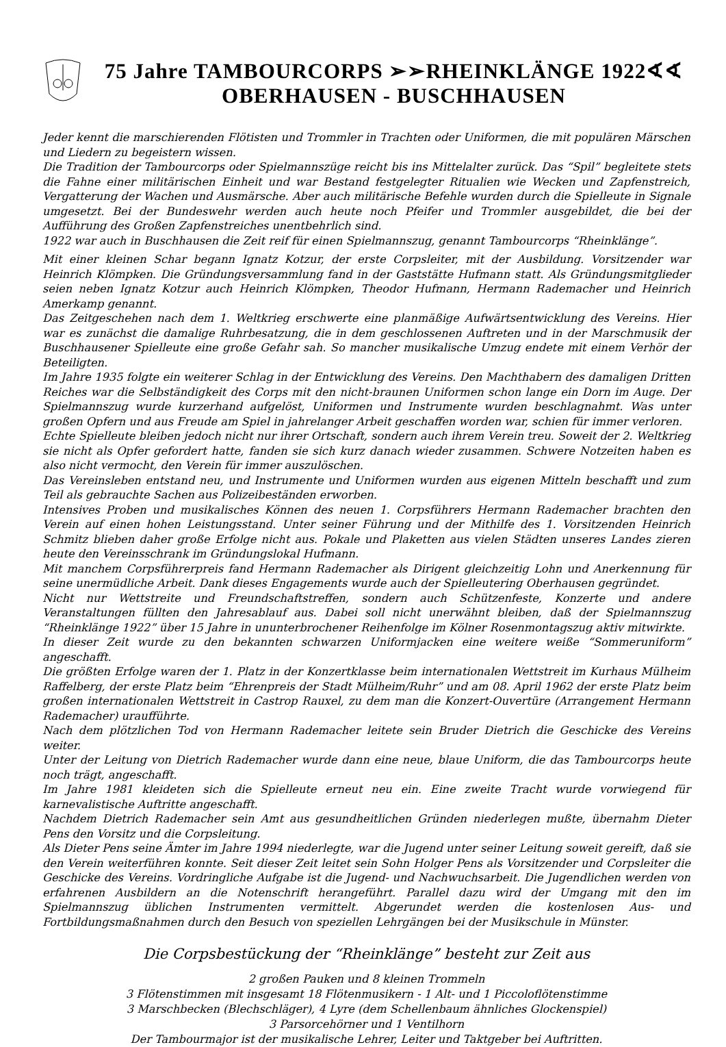75 Jahre TAMBOURCORPS ➢➢RHEINKLÄNGE 1922∢∢
OBERHAUSEN - BUSCHHAUSEN
Jeder kennt die marschierenden Flötisten und Trommler in Trachten oder Uniformen, die mit populären Märschen und Liedern zu begeistern wissen.
Die Tradition der Tambourcorps oder Spielmannszüge reicht bis ins Mittelalter zurück. Das “Spil” begleitete stets die Fahne einer militärischen Einheit und war Bestand festgelegter Ritualien wie Wecken und Zapfenstreich, Vergatterung der Wachen und Ausmärsche. Aber auch militärische Befehle wurden durch die Spielleute in Signale umgesetzt. Bei der Bundeswehr werden auch heute noch Pfeifer und Trommler ausgebildet, die bei der Aufführung des Großen Zapfenstreiches unentbehrlich sind.
1922 war auch in Buschhausen die Zeit reif für einen Spielmannszug, genannt Tambourcorps “Rheinklänge”.
Mit einer kleinen Schar begann Ignatz Kotzur, der erste Corpsleiter, mit der Ausbildung. Vorsitzender war Heinrich Klömpken. Die Gründungsversammlung fand in der Gaststätte Hufmann statt. Als Gründungsmitglieder seien neben Ignatz Kotzur auch Heinrich Klömpken, Theodor Hufmann, Hermann Rademacher und Heinrich Amerkamp genannt.
Das Zeitgeschehen nach dem 1. Weltkrieg erschwerte eine planmäßige Aufwärtsentwicklung des Vereins. Hier war es zunächst die damalige Ruhrbesatzung, die in dem geschlossenen Auftreten und in der Marschmusik der Buschhausener Spielleute eine große Gefahr sah. So mancher musikalische Umzug endete mit einem Verhör der Beteiligten.
Im Jahre 1935 folgte ein weiterer Schlag in der Entwicklung des Vereins. Den Machthabern des damaligen Dritten Reiches war die Selbständigkeit des Corps mit den nicht-braunen Uniformen schon lange ein Dorn im Auge. Der Spielmannszug wurde kurzerhand aufgelöst, Uniformen und Instrumente wurden beschlagnahmt. Was unter großen Opfern und aus Freude am Spiel in jahrelanger Arbeit geschaffen worden war, schien für immer verloren.
Echte Spielleute bleiben jedoch nicht nur ihrer Ortschaft, sondern auch ihrem Verein treu. Soweit der 2. Weltkrieg sie nicht als Opfer gefordert hatte, fanden sie sich kurz danach wieder zusammen. Schwere Notzeiten haben es also nicht vermocht, den Verein für immer auszulöschen.
Das Vereinsleben entstand neu, und Instrumente und Uniformen wurden aus eigenen Mitteln beschafft und zum Teil als gebrauchte Sachen aus Polizeibeständen erworben.
Intensives Proben und musikalisches Können des neuen 1. Corpsführers Hermann Rademacher brachten den Verein auf einen hohen Leistungsstand. Unter seiner Führung und der Mithilfe des 1. Vorsitzenden Heinrich Schmitz blieben daher große Erfolge nicht aus. Pokale und Plaketten aus vielen Städten unseres Landes zieren heute den Vereinsschrank im Gründungslokal Hufmann.
Mit manchem Corpsführerpreis fand Hermann Rademacher als Dirigent gleichzeitig Lohn und Anerkennung für seine unermüdliche Arbeit. Dank dieses Engagements wurde auch der Spielleutering Oberhausen gegründet.
Nicht nur Wettstreite und Freundschaftstreffen, sondern auch Schützenfeste, Konzerte und andere Veranstaltungen füllten den Jahresablauf aus. Dabei soll nicht unerwähnt bleiben, daß der Spielmannszug “Rheinklänge 1922” über 15 Jahre in ununterbrochener Reihenfolge im Kölner Rosenmontagszug aktiv mitwirkte.
In dieser Zeit wurde zu den bekannten schwarzen Uniformjacken eine weitere weiße “Sommeruniform” angeschafft.
Die größten Erfolge waren der 1. Platz in der Konzertklasse beim internationalen Wettstreit im Kurhaus Mülheim Raffelberg, der erste Platz beim “Ehrenpreis der Stadt Mülheim/Ruhr” und am 08. April 1962 der erste Platz beim großen internationalen Wettstreit in Castrop Rauxel, zu dem man die Konzert-Ouvertüre (Arrangement Hermann Rademacher) uraufführte.
Nach dem plötzlichen Tod von Hermann Rademacher leitete sein Bruder Dietrich die Geschicke des Vereins weiter.
Unter der Leitung von Dietrich Rademacher wurde dann eine neue, blaue Uniform, die das Tambourcorps heute noch trägt, angeschafft.
Im Jahre 1981 kleideten sich die Spielleute erneut neu ein. Eine zweite Tracht wurde vorwiegend für karnevalistische Auftritte angeschafft.
Nachdem Dietrich Rademacher sein Amt aus gesundheitlichen Gründen niederlegen mußte, übernahm Dieter Pens den Vorsitz und die Corpsleitung.
Als Dieter Pens seine Ämter im Jahre 1994 niederlegte, war die Jugend unter seiner Leitung soweit gereift, daß sie den Verein weiterführen konnte. Seit dieser Zeit leitet sein Sohn Holger Pens als Vorsitzender und Corpsleiter die Geschicke des Vereins. Vordringliche Aufgabe ist die Jugend- und Nachwuchsarbeit. Die Jugendlichen werden von erfahrenen Ausbildern an die Notenschrift herangeführt. Parallel dazu wird der Umgang mit den im Spielmannszug üblichen Instrumenten vermittelt. Abgerundet werden die kostenlosen Aus- und Fortbildungsmaßnahmen durch den Besuch von speziellen Lehrgängen bei der Musikschule in Münster.
Die Corpsbestückung der “Rheinklänge” besteht zur Zeit aus
2 großen Pauken und 8 kleinen Trommeln
3 Flötenstimmen mit insgesamt 18 Flötenmusikern - 1 Alt- und 1 Piccoloflötenstimme
3 Marschbecken (Blechschläger), 4 Lyre (dem Schellenbaum ähnliches Glockenspiel)
3 Parsorcehörner und 1 Ventilhorn
Der Tambourmajor ist der musikalische Lehrer, Leiter und Taktgeber bei Auftritten.